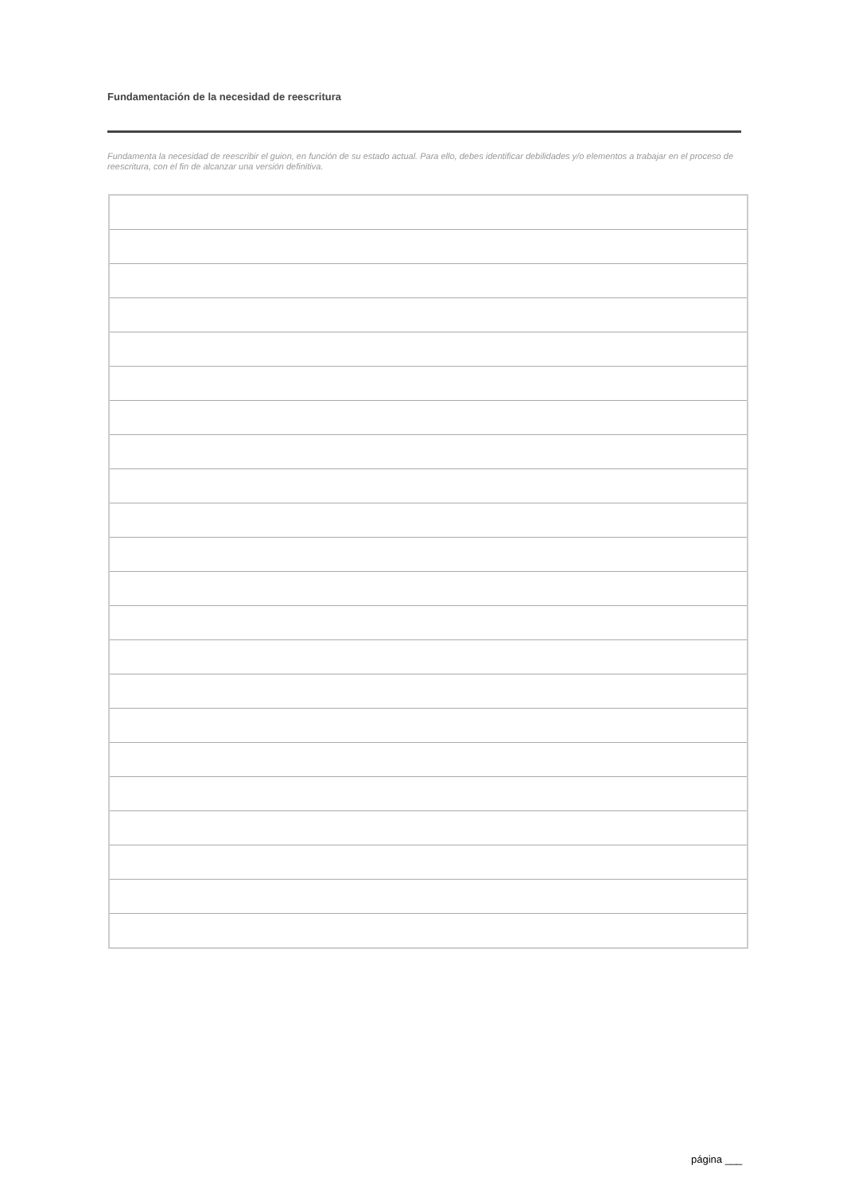Fundamentación de la necesidad de reescritura
Fundamenta la necesidad de reescribir el guion, en función de su estado actual. Para ello, debes identificar debilidades y/o elementos a trabajar en el proceso de reescritura, con el fin de alcanzar una versión definitiva.
página ___